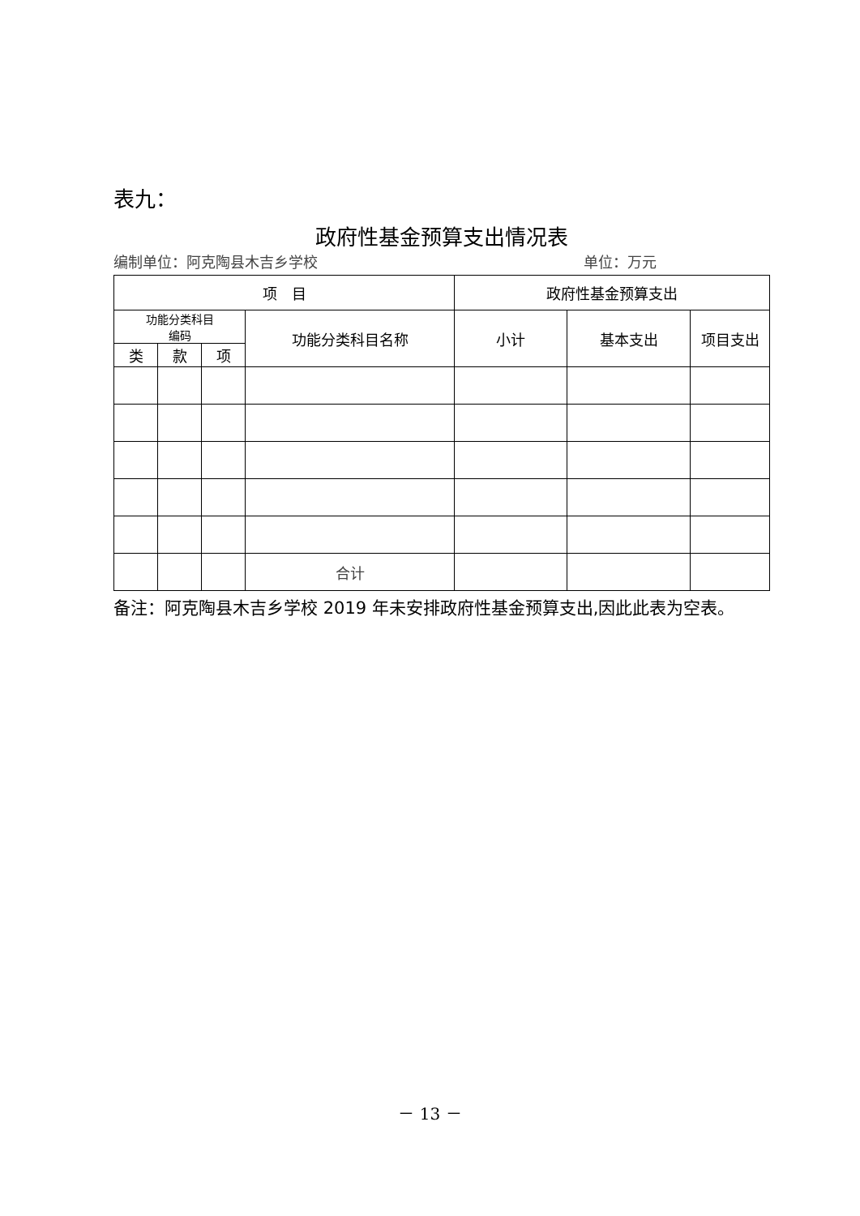表九：
政府性基金预算支出情况表
编制单位：阿克陶县木吉乡学校 单位：万元
| 项 目 | | | | 政府性基金预算支出 | | |
| --- | --- | --- | --- | --- | --- | --- |
| 功能分类科目 编码 | | | 功能分类科目名称 | 小计 | 基本支出 | 项目支出 |
| 类 | 款 | 项 | | | | |
| | | | 合计 | | | |
备注：阿克陶县木吉乡学校 2019 年未安排政府性基金预算支出,因此此表为空表。
－ 13 －